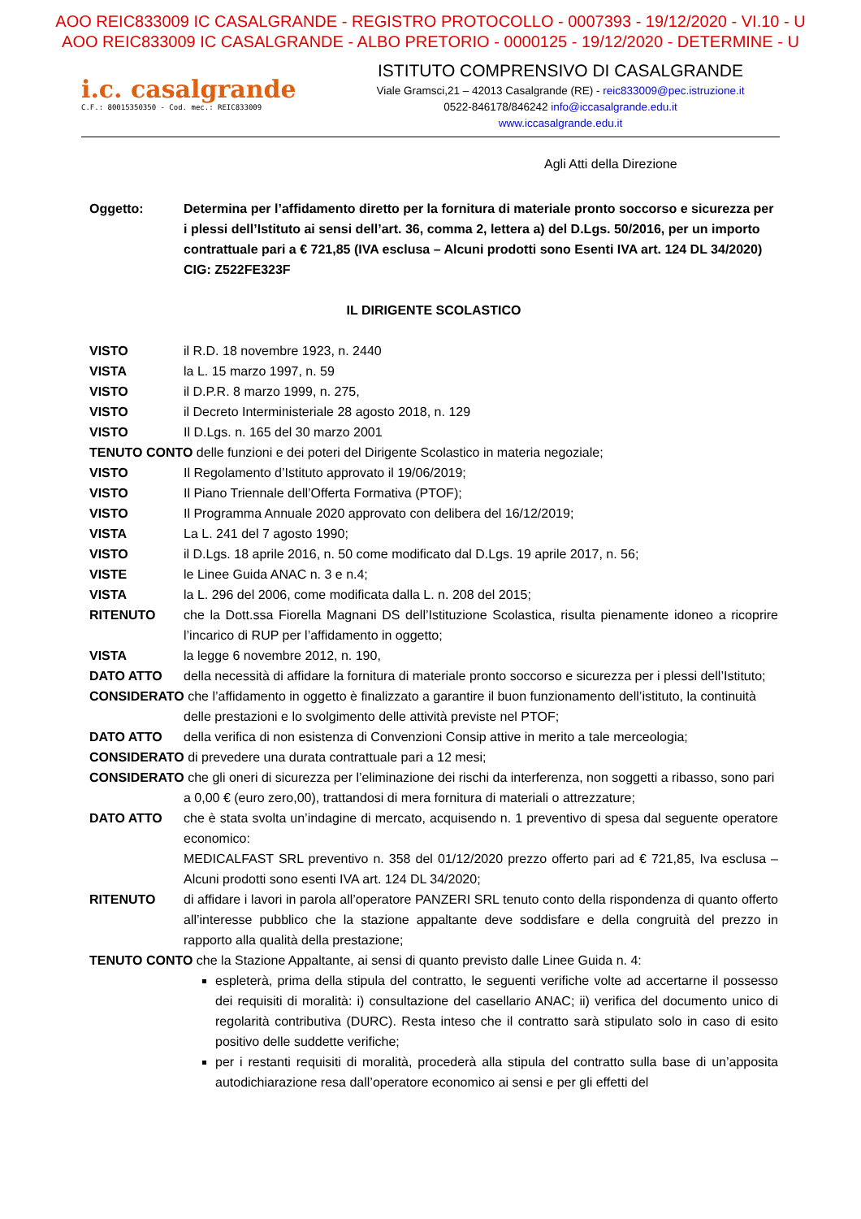AOO REIC833009 IC CASALGRANDE - REGISTRO PROTOCOLLO - 0007393 - 19/12/2020 - VI.10 - U
AOO REIC833009 IC CASALGRANDE - ALBO PRETORIO - 0000125 - 19/12/2020 - DETERMINE - U
i.c. casalgrande
C.F.: 80015350350 - Cod. mec.: REIC833009
ISTITUTO COMPRENSIVO DI CASALGRANDE
Viale Gramsci,21 – 42013 Casalgrande (RE) - reic833009@pec.istruzione.it
0522-846178/846242 info@iccasalgrande.edu.it
www.iccasalgrande.edu.it
Agli Atti della Direzione
Oggetto: Determina per l’affidamento diretto per la fornitura di materiale pronto soccorso e sicurezza per i plessi dell’Istituto ai sensi dell’art. 36, comma 2, lettera a) del D.Lgs. 50/2016, per un importo contrattuale pari a € 721,85 (IVA esclusa – Alcuni prodotti sono Esenti IVA art. 124 DL 34/2020)
CIG: Z522FE323F
IL DIRIGENTE SCOLASTICO
VISTO il R.D. 18 novembre 1923, n. 2440
VISTA la L. 15 marzo 1997, n. 59
VISTO il D.P.R. 8 marzo 1999, n. 275,
VISTO il Decreto Interministeriale 28 agosto 2018, n. 129
VISTO Il D.Lgs. n. 165 del 30 marzo 2001
TENUTO CONTO delle funzioni e dei poteri del Dirigente Scolastico in materia negoziale;
VISTO Il Regolamento d’Istituto approvato il 19/06/2019;
VISTO Il Piano Triennale dell’Offerta Formativa (PTOF);
VISTO Il Programma Annuale 2020 approvato con delibera del 16/12/2019;
VISTA La L. 241 del 7 agosto 1990;
VISTO il D.Lgs. 18 aprile 2016, n. 50 come modificato dal D.Lgs. 19 aprile 2017, n. 56;
VISTE le Linee Guida ANAC n. 3 e n.4;
VISTA la L. 296 del 2006, come modificata dalla L. n. 208 del 2015;
RITENUTO che la Dott.ssa Fiorella Magnani DS dell’Istituzione Scolastica, risulta pienamente idoneo a ricoprire l’incarico di RUP per l’affidamento in oggetto;
VISTA la legge 6 novembre 2012, n. 190,
DATO ATTO della necessità di affidare la fornitura di materiale pronto soccorso e sicurezza per i plessi dell’Istituto;
CONSIDERATO che l’affidamento in oggetto è finalizzato a garantire il buon funzionamento dell’istituto, la continuità delle prestazioni e lo svolgimento delle attività previste nel PTOF;
DATO ATTO della verifica di non esistenza di Convenzioni Consip attive in merito a tale merceologia;
CONSIDERATO di prevedere una durata contrattuale pari a 12 mesi;
CONSIDERATO che gli oneri di sicurezza per l’eliminazione dei rischi da interferenza, non soggetti a ribasso, sono pari a 0,00 € (euro zero,00), trattandosi di mera fornitura di materiali o attrezzature;
DATO ATTO che è stata svolta un’indagine di mercato, acquisendo n. 1 preventivo di spesa dal seguente operatore economico:
MEDICALFAST SRL preventivo n. 358 del 01/12/2020 prezzo offerto pari ad € 721,85, Iva esclusa – Alcuni prodotti sono esenti IVA art. 124 DL 34/2020;
RITENUTO di affidare i lavori in parola all’operatore PANZERI SRL tenuto conto della rispondenza di quanto offerto all’interesse pubblico che la stazione appaltante deve soddisfare e della congruità del prezzo in rapporto alla qualità della prestazione;
TENUTO CONTO che la Stazione Appaltante, ai sensi di quanto previsto dalle Linee Guida n. 4:
espleterà, prima della stipula del contratto, le seguenti verifiche volte ad accertarne il possesso dei requisiti di moralità: i) consultazione del casellario ANAC; ii) verifica del documento unico di regolarità contributiva (DURC). Resta inteso che il contratto sarà stipulato solo in caso di esito positivo delle suddette verifiche;
per i restanti requisiti di moralità, procederà alla stipula del contratto sulla base di un’apposita autodichiarazione resa dall’operatore economico ai sensi e per gli effetti del